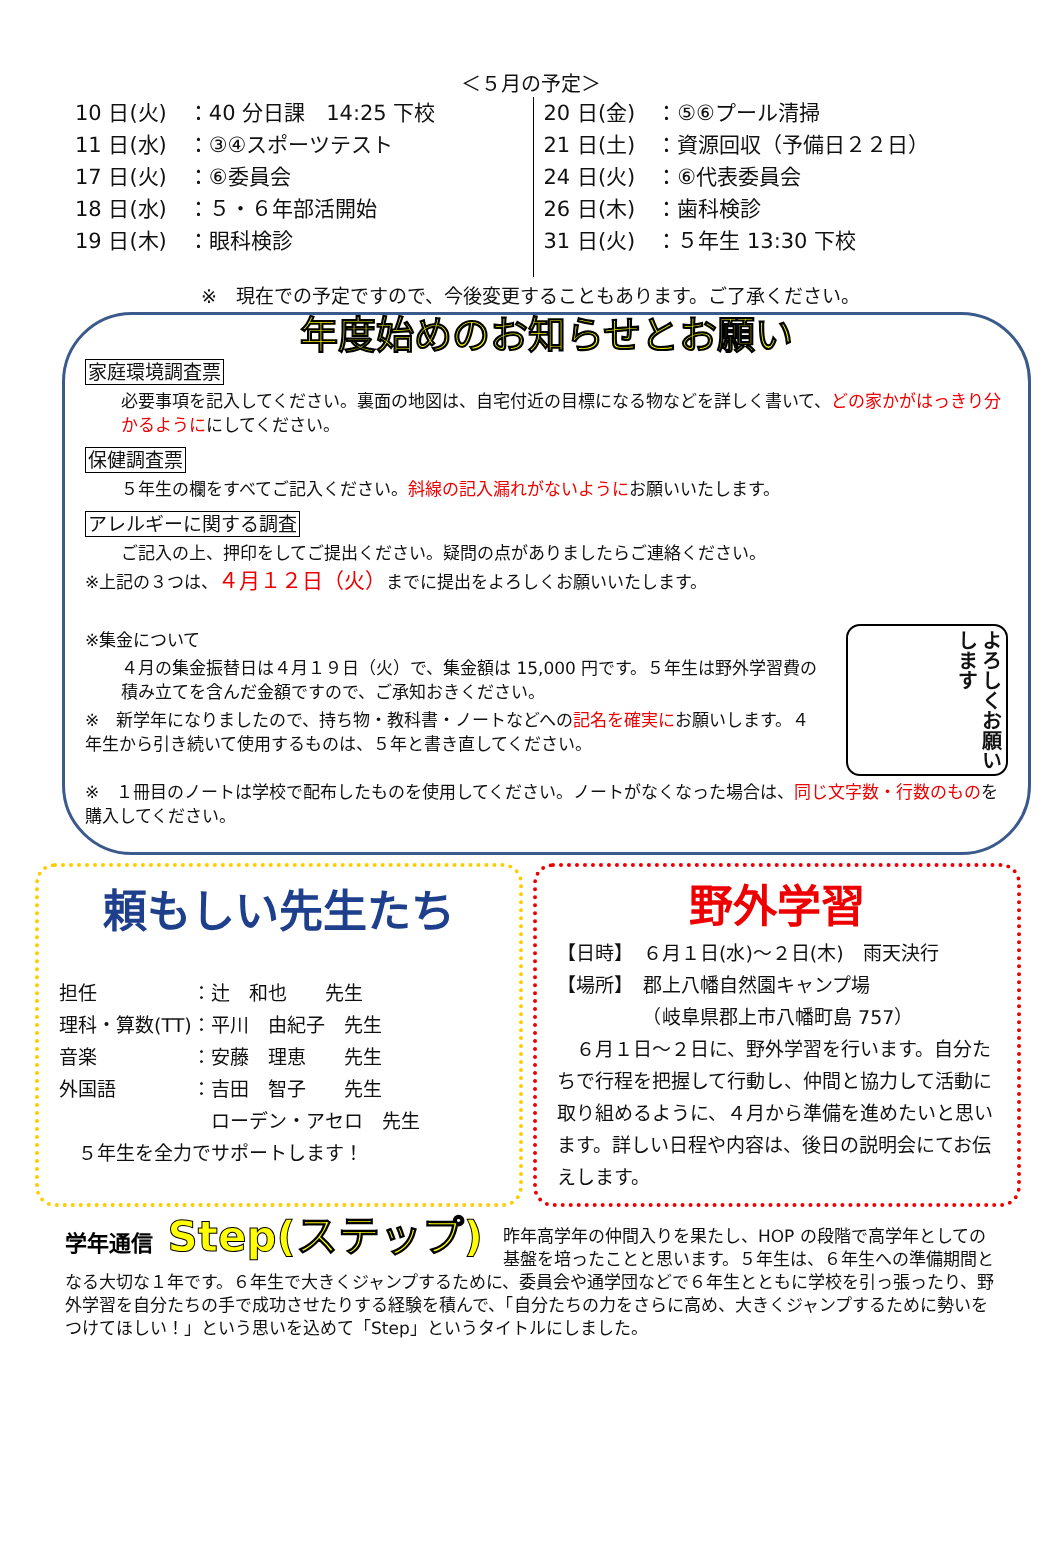＜５月の予定＞
10 日(火)　：40 分日課　14:25 下校
11 日(水)　：③④スポーツテスト
17 日(火)　：⑥委員会
18 日(水)　：５・６年部活開始
19 日(木)　：眼科検診
20 日(金)　：⑤⑥プール清掃
21 日(土)　：資源回収（予備日２２日）
24 日(火)　：⑥代表委員会
26 日(木)　：歯科検診
31 日(火)　：５年生 13:30 下校
※　現在での予定ですので、今後変更することもあります。ご了承ください。
年度始めのお知らせとお願い
家庭環境調査票
必要事項を記入してください。裏面の地図は、自宅付近の目標になる物などを詳しく書いて、どの家かがはっきり分かるようににしてください。
保健調査票
５年生の欄をすべてご記入ください。斜線の記入漏れがないようにお願いいたします。
アレルギーに関する調査
ご記入の上、押印をしてご提出ください。疑問の点がありましたらご連絡ください。
※上記の３つは、４月１２日（火）までに提出をよろしくお願いいたします。
※集金について
４月の集金振替日は４月１９日（火）で、集金額は 15,000 円です。５年生は野外学習費の積み立てを含んだ金額ですので、ご承知おきください。
※　新学年になりましたので、持ち物・教科書・ノートなどへの記名を確実にお願いします。４年生から引き続いて使用するものは、５年と書き直してください。
よろしくお願いします
※　１冊目のノートは学校で配布したものを使用してください。ノートがなくなった場合は、同じ文字数・行数のものを購入してください。
頼もしい先生たち
担任　　　　　：辻　和也　　先生
理科・算数(TT)：平川　由紀子　先生
音楽　　　　　：安藤　理恵　　先生
外国語　　　　：吉田　智子　　先生
　　　　　　　　ローデン・アセロ　先生
　５年生を全力でサポートします！
野外学習
【日時】　６月１日(水)～２日(木)　雨天決行
【場所】　郡上八幡自然園キャンプ場
　　　　　（岐阜県郡上市八幡町島 757）
　６月１日～２日に、野外学習を行います。自分たちで行程を把握して行動し、仲間と協力して活動に取り組めるように、４月から準備を進めたいと思います。詳しい日程や内容は、後日の説明会にてお伝えします。
学年通信 Step(ステップ)
昨年高学年の仲間入りを果たし、HOP の段階で高学年としての基盤を培ったことと思います。５年生は、６年生への準備期間となる大切な１年です。６年生で大きくジャンプするために、委員会や通学団などで６年生とともに学校を引っ張ったり、野外学習を自分たちの手で成功させたりする経験を積んで、「自分たちの力をさらに高め、大きくジャンプするために勢いをつけてほしい！」という思いを込めて「Step」というタイトルにしました。